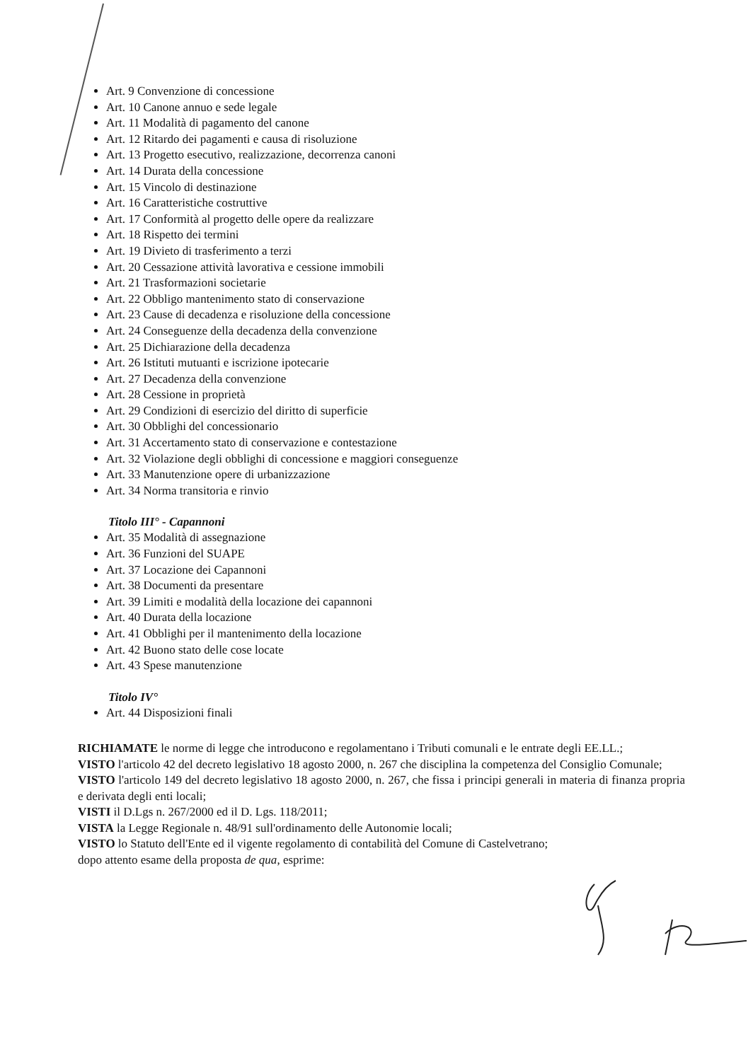Art. 9 Convenzione di concessione
Art. 10 Canone annuo e sede legale
Art. 11 Modalità di pagamento del canone
Art. 12 Ritardo dei pagamenti e causa di risoluzione
Art. 13 Progetto esecutivo, realizzazione, decorrenza canoni
Art. 14 Durata della concessione
Art. 15 Vincolo di destinazione
Art. 16 Caratteristiche costruttive
Art. 17 Conformità al progetto delle opere da realizzare
Art. 18 Rispetto dei termini
Art. 19 Divieto di trasferimento a terzi
Art. 20 Cessazione attività lavorativa e cessione immobili
Art. 21 Trasformazioni societarie
Art. 22 Obbligo mantenimento stato di conservazione
Art. 23 Cause di decadenza e risoluzione della concessione
Art. 24 Conseguenze della decadenza della convenzione
Art. 25 Dichiarazione della decadenza
Art. 26 Istituti mutuanti e iscrizione ipotecarie
Art. 27 Decadenza della convenzione
Art. 28 Cessione in proprietà
Art. 29 Condizioni di esercizio del diritto di superficie
Art. 30 Obblighi del concessionario
Art. 31 Accertamento stato di conservazione e contestazione
Art. 32 Violazione degli obblighi di concessione e maggiori conseguenze
Art. 33 Manutenzione opere di urbanizzazione
Art. 34 Norma transitoria e rinvio
Titolo III° - Capannoni
Art. 35 Modalità di assegnazione
Art. 36 Funzioni del SUAPE
Art. 37 Locazione dei Capannoni
Art. 38 Documenti da presentare
Art. 39 Limiti e modalità della locazione dei capannoni
Art. 40 Durata della locazione
Art. 41 Obblighi per il mantenimento della locazione
Art. 42 Buono stato delle cose locate
Art. 43 Spese manutenzione
Titolo IV°
Art. 44 Disposizioni finali
RICHIAMATE le norme di legge che introducono e regolamentano i Tributi comunali e le entrate degli EE.LL.;
VISTO l'articolo 42 del decreto legislativo 18 agosto 2000, n. 267 che disciplina la competenza del Consiglio Comunale;
VISTO l'articolo 149 del decreto legislativo 18 agosto 2000, n. 267, che fissa i principi generali in materia di finanza propria e derivata degli enti locali;
VISTI il D.Lgs n. 267/2000 ed il D. Lgs. 118/2011;
VISTA la Legge Regionale n. 48/91 sull'ordinamento delle Autonomie locali;
VISTO lo Statuto dell'Ente ed il vigente regolamento di contabilità del Comune di Castelvetrano;
dopo attento esame della proposta de qua, esprime: